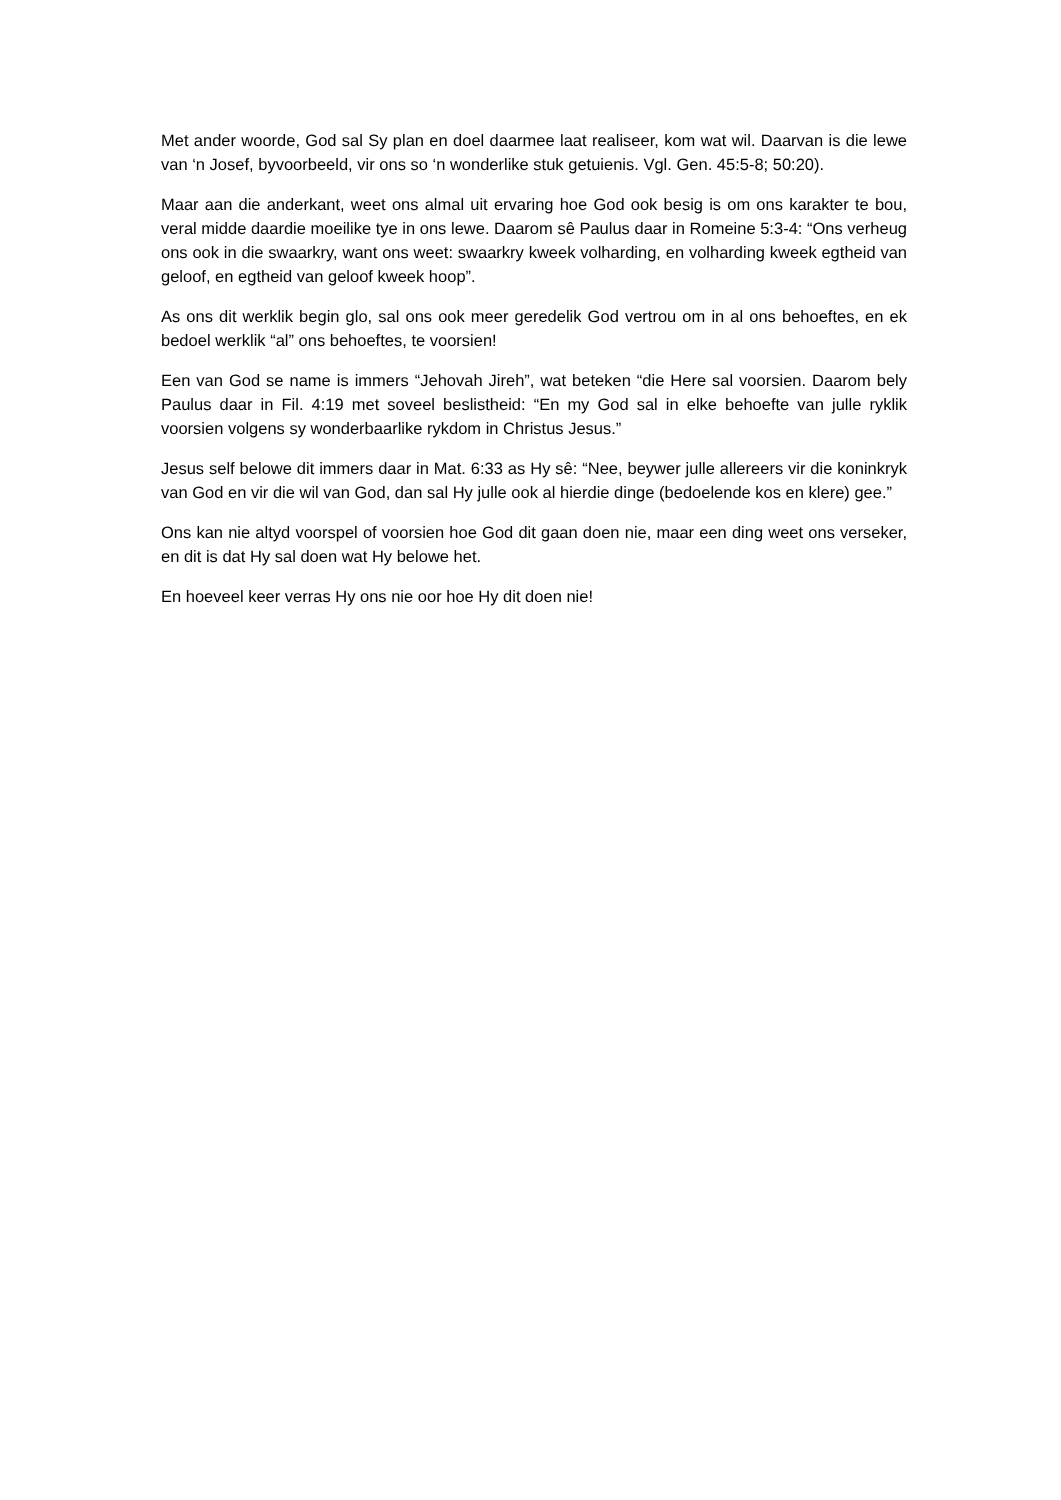Met ander woorde, God sal Sy plan en doel daarmee laat realiseer, kom wat wil. Daarvan is die lewe van ‘n Josef, byvoorbeeld, vir ons so ‘n wonderlike stuk getuienis. Vgl. Gen. 45:5-8; 50:20).
Maar aan die anderkant, weet ons almal uit ervaring hoe God ook besig is om ons karakter te bou, veral midde daardie moeilike tye in ons lewe. Daarom sê Paulus daar in Romeine 5:3-4: “Ons verheug ons ook in die swaarkry, want ons weet: swaarkry kweek volharding, en volharding kweek egtheid van geloof, en egtheid van geloof kweek hoop”.
As ons dit werklik begin glo, sal ons ook meer geredelik God vertrou om in al ons behoeftes, en ek bedoel werklik “al” ons behoeftes, te voorsien!
Een van God se name is immers “Jehovah Jireh”, wat beteken “die Here sal voorsien. Daarom bely Paulus daar in Fil. 4:19 met soveel beslistheid: “En my God sal in elke behoefte van julle ryklik voorsien volgens sy wonderbaarlike rykdom in Christus Jesus.”
Jesus self belowe dit immers daar in Mat. 6:33 as Hy sê: “Nee, beywer julle allereers vir die koninkryk van God en vir die wil van God, dan sal Hy julle ook al hierdie dinge (bedoelende kos en klere) gee.”
Ons kan nie altyd voorspel of voorsien hoe God dit gaan doen nie, maar een ding weet ons verseker, en dit is dat Hy sal doen wat Hy belowe het.
En hoeveel keer verras Hy ons nie oor hoe Hy dit doen nie!